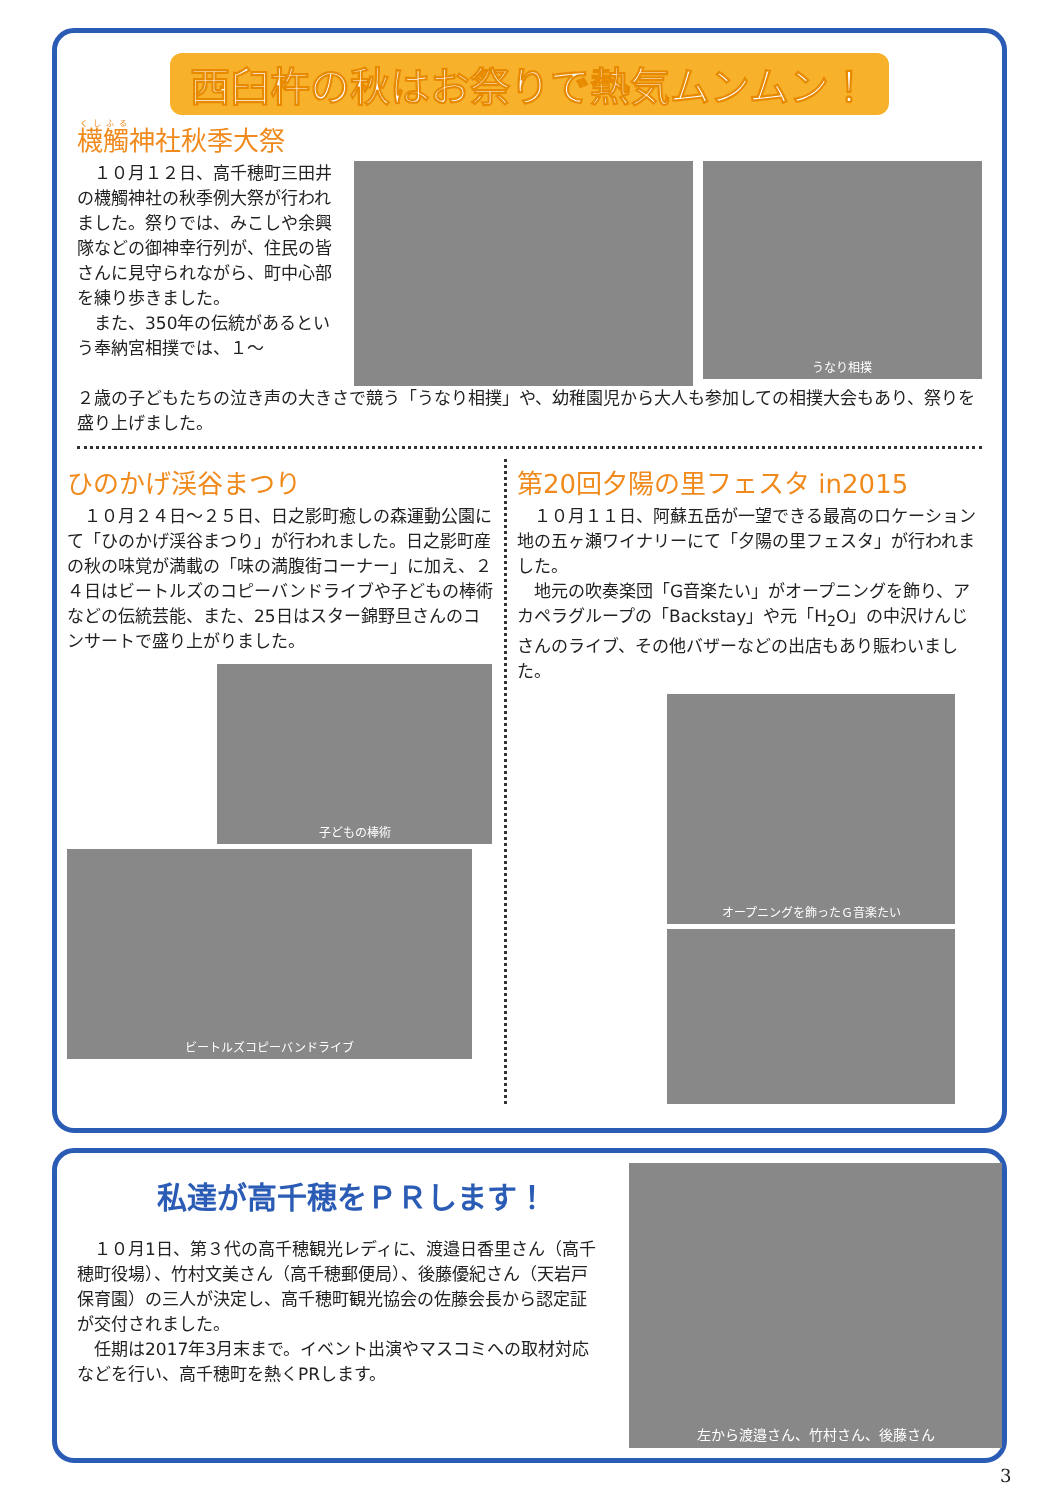西臼杵の秋はお祭りで熱気ムンムン！
櫗觸神社秋季大祭
　１０月１２日、高千穂町三田井の櫗觸神社の秋季例大祭が行われました。祭りでは、みこしや余興隊などの御神幸行列が、住民の皆さんに見守られながら、町中心部を練り歩きました。
　また、350年の伝統があるという奉納宮相撲では、１～
うなり相撲
２歳の子どもたちの泣き声の大きさで競う「うなり相撲」や、幼稚園児から大人も参加しての相撲大会もあり、祭りを盛り上げました。
ひのかげ渓谷まつり
　１０月２４日～２５日、日之影町癒しの森運動公園にて「ひのかげ渓谷まつり」が行われました。日之影町産の秋の味覚が満載の「味の満腹街コーナー」に加え、２４日はビートルズのコピーバンドライブや子どもの棒術などの伝統芸能、また、25日はスター錦野旦さんのコンサートで盛り上がりました。
子どもの棒術
ビートルズコピーバンドライブ
第20回夕陽の里フェスタ in2015
　１０月１１日、阿蘇五岳が一望できる最高のロケーション地の五ヶ瀬ワイナリーにて「夕陽の里フェスタ」が行われました。
　地元の吹奏楽団「G音楽たい」がオープニングを飾り、アカペラグループの「Backstay」や元「H<sub>2</sub>O」の中沢けんじさんのライブ、その他バザーなどの出店もあり賑わいました。
オープニングを飾ったＧ音楽たい
私達が高千穂をＰＲします！
　１０月1日、第３代の高千穂観光レディに、渡邉日香里さん（高千穂町役場）、竹村文美さん（高千穂郵便局）、後藤優紀さん（天岩戸保育園）の三人が決定し、高千穂町観光協会の佐藤会長から認定証が交付されました。
　任期は2017年3月末まで。イベント出演やマスコミへの取材対応などを行い、高千穂町を熱くPRします。
左から渡邉さん、竹村さん、後藤さん
3